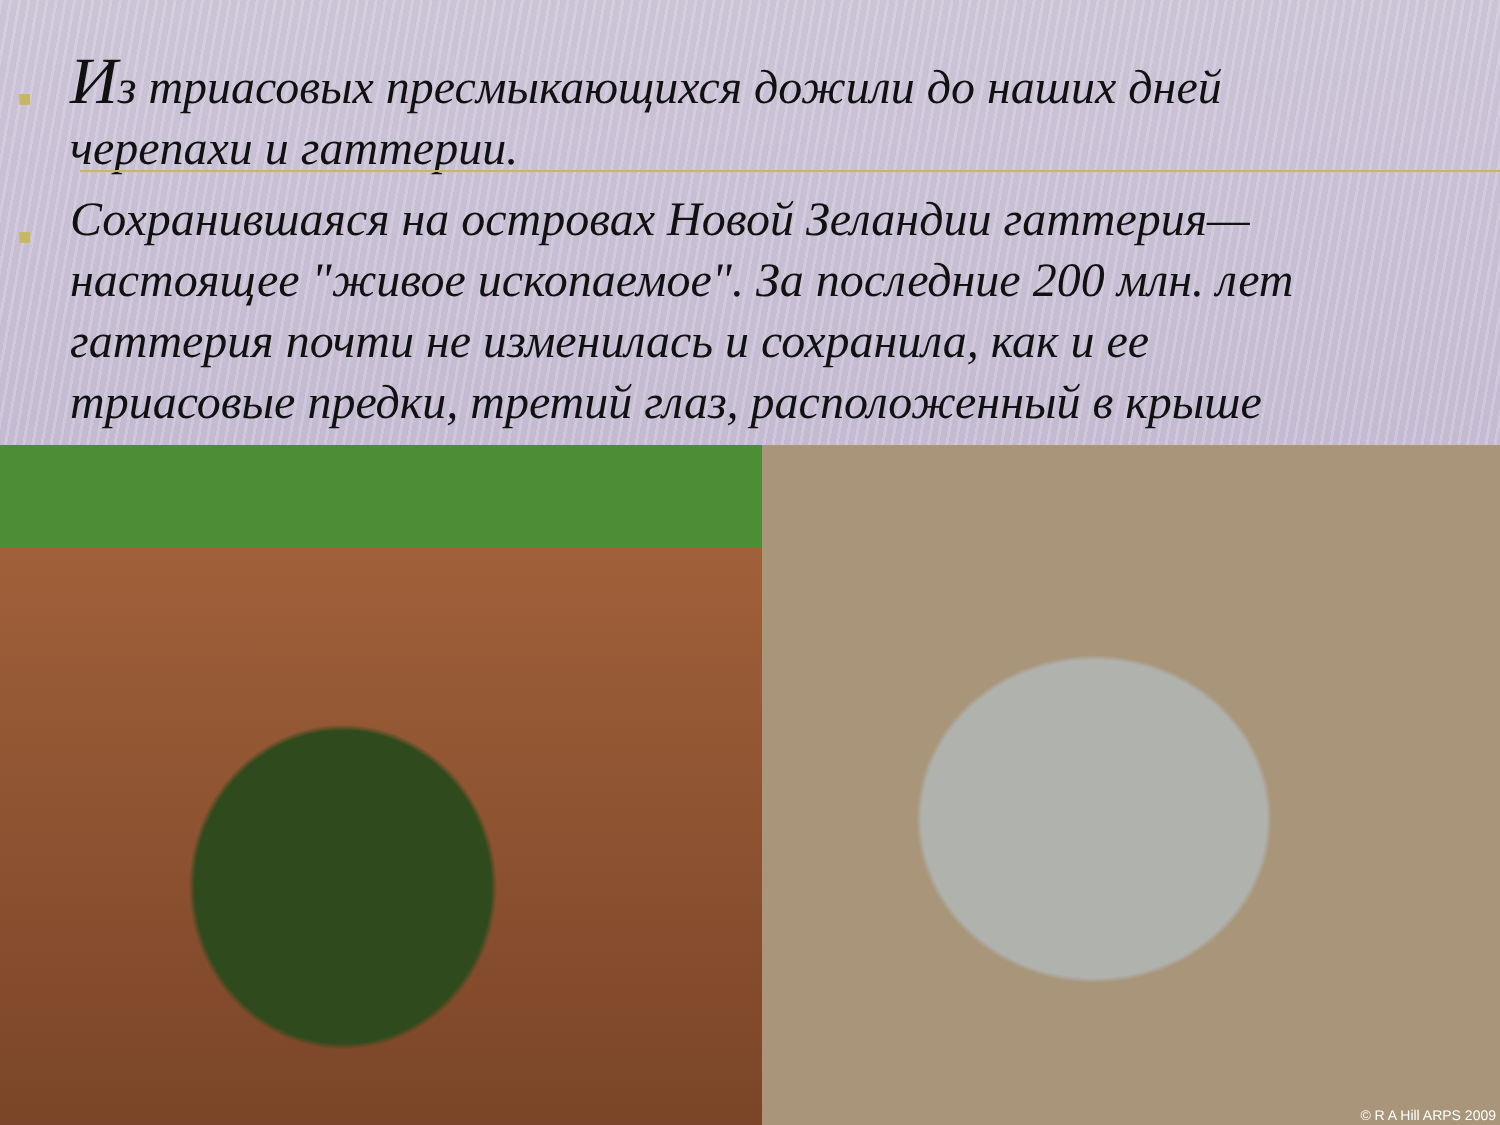■
Из триасовых пресмыкающихся дожили до наших дней черепахи и гаттерии.
■
Сохранившаяся на островах Новой Зеландии гаттерия— настоящее "живое ископаемое". За последние 200 млн. лет гаттерия почти не изменилась и сохранила, как и ее триасовые предки, третий глаз, расположенный в крыше
© R A Hill ARPS 2009